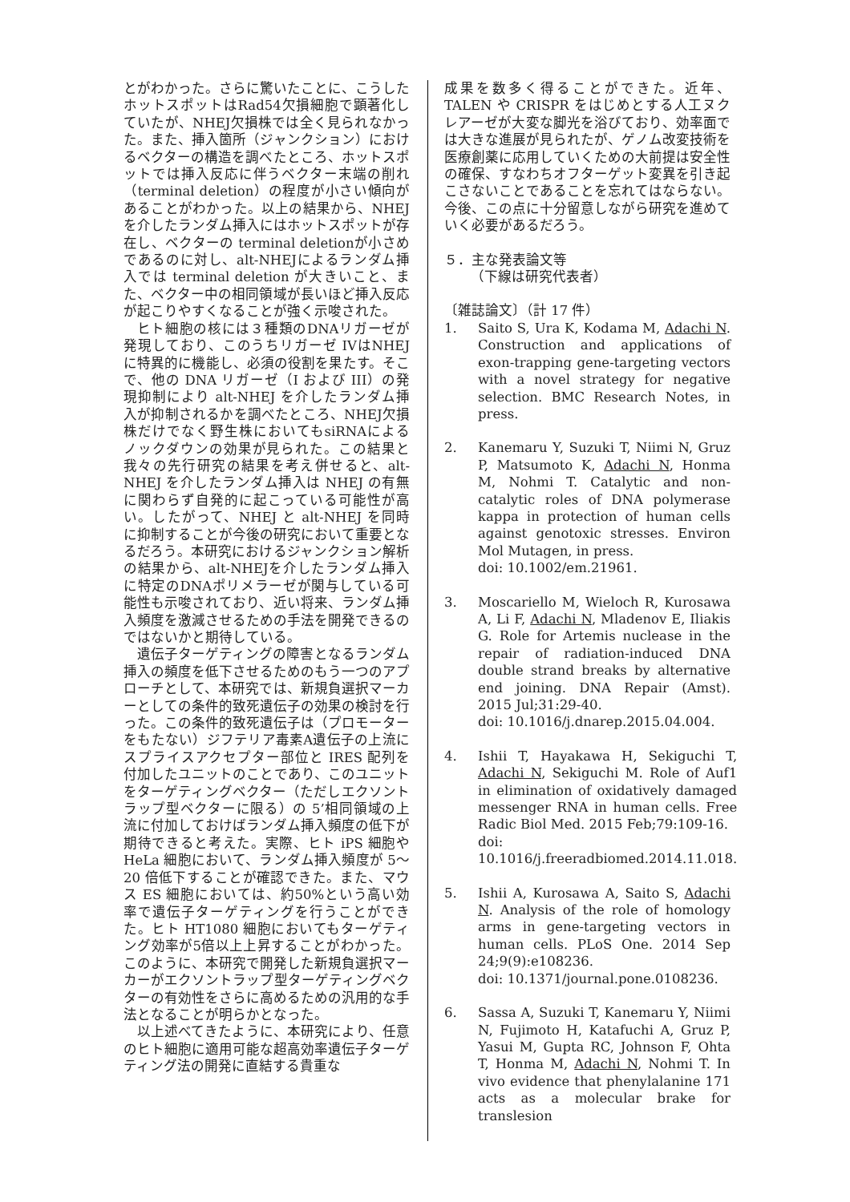とがわかった。さらに驚いたことに、こうしたホットスポットはRad54欠損細胞で顕著化していたが、NHEJ欠損株では全く見られなかった。また、挿入箇所（ジャンクション）におけるベクターの構造を調べたところ、ホットスポットでは挿入反応に伴うベクター末端の削れ（terminal deletion）の程度が小さい傾向があることがわかった。以上の結果から、NHEJを介したランダム挿入にはホットスポットが存在し、ベクターの terminal deletionが小さめであるのに対し、alt-NHEJによるランダム挿入では terminal deletion が大きいこと、また、ベクター中の相同領域が長いほど挿入反応が起こりやすくなることが強く示唆された。
ヒト細胞の核には３種類のDNAリガーゼが発現しており、このうちリガーゼ IVはNHEJに特異的に機能し、必須の役割を果たす。そこで、他の DNA リガーゼ（I および III）の発現抑制により alt-NHEJ を介したランダム挿入が抑制されるかを調べたところ、NHEJ欠損株だけでなく野生株においてもsiRNAによるノックダウンの効果が見られた。この結果と我々の先行研究の結果を考え併せると、alt-NHEJ を介したランダム挿入は NHEJ の有無に関わらず自発的に起こっている可能性が高い。したがって、NHEJ と alt-NHEJ を同時に抑制することが今後の研究において重要となるだろう。本研究におけるジャンクション解析の結果から、alt-NHEJを介したランダム挿入に特定のDNAポリメラーゼが関与している可能性も示唆されており、近い将来、ランダム挿入頻度を激減させるための手法を開発できるのではないかと期待している。
遺伝子ターゲティングの障害となるランダム挿入の頻度を低下させるためのもう一つのアプローチとして、本研究では、新規負選択マーカーとしての条件的致死遺伝子の効果の検討を行った。この条件的致死遺伝子は（プロモーターをもたない）ジフテリア毒素A遺伝子の上流にスプライスアクセプター部位と IRES 配列を付加したユニットのことであり、このユニットをターゲティングベクター（ただしエクソントラップ型ベクターに限る）の 5’相同領域の上流に付加しておけばランダム挿入頻度の低下が期待できると考えた。実際、ヒト iPS 細胞や HeLa 細胞において、ランダム挿入頻度が 5〜20 倍低下することが確認できた。また、マウス ES 細胞においては、約50%という高い効率で遺伝子ターゲティングを行うことができた。ヒト HT1080 細胞においてもターゲティング効率が5倍以上上昇することがわかった。このように、本研究で開発した新規負選択マーカーがエクソントラップ型ターゲティングベクターの有効性をさらに高めるための汎用的な手法となることが明らかとなった。
以上述べてきたように、本研究により、任意のヒト細胞に適用可能な超高効率遺伝子ターゲティング法の開発に直結する貴重な
成果を数多く得ることができた。近年、TALEN や CRISPR をはじめとする人工ヌクレアーゼが大変な脚光を浴びており、効率面では大きな進展が見られたが、ゲノム改変技術を医療創薬に応用していくための大前提は安全性の確保、すなわちオフターゲット変異を引き起こさないことであることを忘れてはならない。今後、この点に十分留意しながら研究を進めていく必要があるだろう。
５．主な発表論文等
  （下線は研究代表者）
〔雑誌論文〕（計 17 件）
1. Saito S, Ura K, Kodama M, Adachi N. Construction and applications of exon-trapping gene-targeting vectors with a novel strategy for negative selection. BMC Research Notes, in press.
2. Kanemaru Y, Suzuki T, Niimi N, Gruz P, Matsumoto K, Adachi N, Honma M, Nohmi T. Catalytic and non-catalytic roles of DNA polymerase kappa in protection of human cells against genotoxic stresses. Environ Mol Mutagen, in press.
doi: 10.1002/em.21961.
3. Moscariello M, Wieloch R, Kurosawa A, Li F, Adachi N, Mladenov E, Iliakis G. Role for Artemis nuclease in the repair of radiation-induced DNA double strand breaks by alternative end joining. DNA Repair (Amst). 2015 Jul;31:29-40.
doi: 10.1016/j.dnarep.2015.04.004.
4. Ishii T, Hayakawa H, Sekiguchi T, Adachi N, Sekiguchi M. Role of Auf1 in elimination of oxidatively damaged messenger RNA in human cells. Free Radic Biol Med. 2015 Feb;79:109-16.
doi: 10.1016/j.freeradbiomed.2014.11.018.
5. Ishii A, Kurosawa A, Saito S, Adachi N. Analysis of the role of homology arms in gene-targeting vectors in human cells. PLoS One. 2014 Sep 24;9(9):e108236.
doi: 10.1371/journal.pone.0108236.
6. Sassa A, Suzuki T, Kanemaru Y, Niimi N, Fujimoto H, Katafuchi A, Gruz P, Yasui M, Gupta RC, Johnson F, Ohta T, Honma M, Adachi N, Nohmi T. In vivo evidence that phenylalanine 171 acts as a molecular brake for translesion